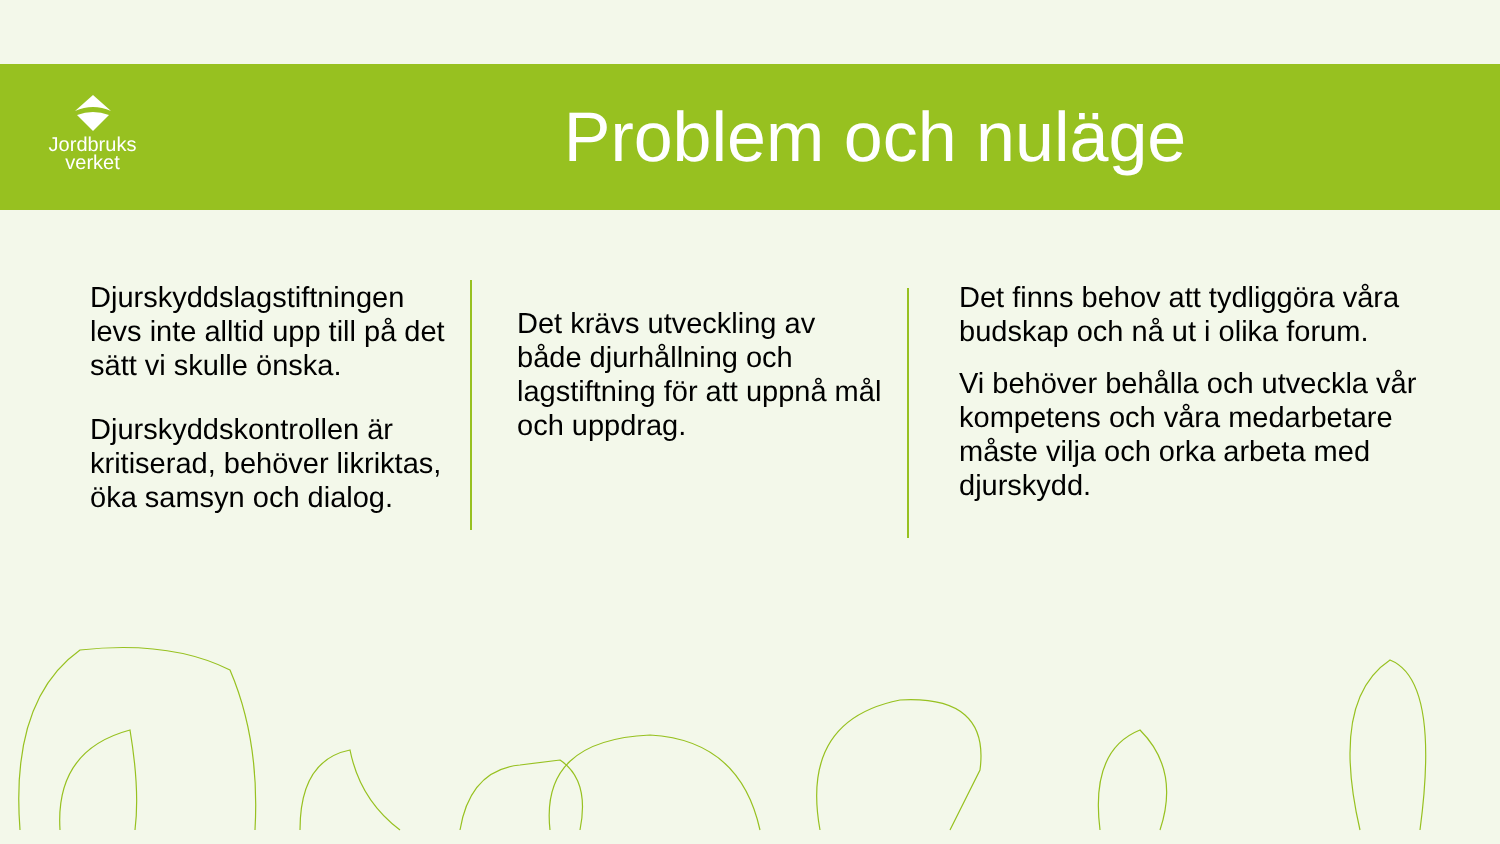Jordbruks
verket
Problem och nuläge
Djurskyddslagstiftningen levs inte alltid upp till på det sätt vi skulle önska.
Djurskyddskontrollen är kritiserad, behöver likriktas, öka samsyn och dialog.
Det krävs utveckling av både djurhållning och lagstiftning för att uppnå mål och uppdrag.
Det finns behov att tydliggöra våra budskap och nå ut i olika forum.
Vi behöver behålla och utveckla vår kompetens och våra medarbetare måste vilja och orka arbeta med djurskydd.